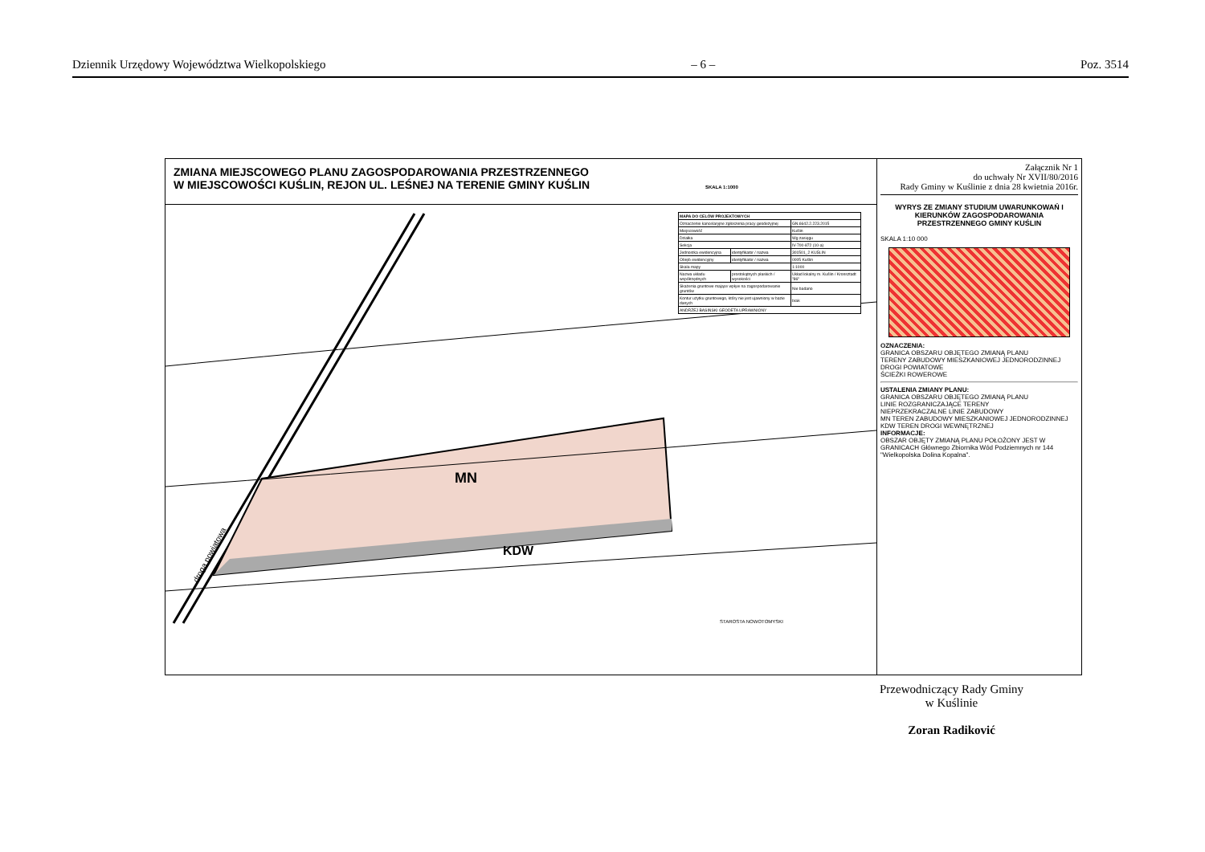Dziennik Urzędowy Województwa Wielkopolskiego – 6 – Poz. 3514
ZMIANA MIEJSCOWEGO PLANU ZAGOSPODAROWANIA PRZESTRZENNEGO
W MIEJSCOWOŚCI KUŚLIN, REJON UL. LEŚNEJ NA TERENIE GMINY KUŚLIN SKALA 1:1000
MN
KDW
droga powiatowa
STAROSTA NOWOTOMYSKI
| MAPA DO CELÓW PROJEKTOWYCH | | |
| Oznaczenie kancelaryjne zgłoszenia pracy geodezyjnej | | GN.6642.2.223.2015 |
| Miejscowość | | Kuślin |
| Działka | | Wg zasięgu |
| Sekcja | | IV-700-872 (10-a) |
| Jednostka ewidencyjna | identyfikator / nazwa | 301501_2 KUŚLIN |
| Obręb ewidencyjny | identyfikator / nazwa | 0005 Kuślin |
| Skala mapy | | 1:1000 |
| Nazwa układu współrzędnych | prostokątnych płaskich / wysokości | Układ lokalny m. Kuślin / Kronsztadt "86" |
| Skażenia gruntowe mające wpływ na zagospodarowanie gruntów | | Nie badano |
| Kontur użytku gruntowego, który nie jest ujawniony w bazie danych | | brak |
| ANDRZEJ BASIŃSKI GEODETA UPRAWNIONY | | |
Załącznik Nr 1
do uchwały Nr XVII/80/2016
Rady Gminy w Kuślinie z dnia 28 kwietnia 2016r.
WYRYS ZE ZMIANY STUDIUM UWARUNKOWAŃ I KIERUNKÓW ZAGOSPODAROWANIA PRZESTRZENNEGO GMINY KUŚLIN
SKALA 1:10 000
OZNACZENIA:
GRANICA OBSZARU OBJĘTEGO ZMIANĄ PLANU
TERENY ZABUDOWY MIESZKANIOWEJ JEDNORODZINNEJ
DROGI POWIATOWE
ŚCIEŻKI ROWEROWE
USTALENIA ZMIANY PLANU:
GRANICA OBSZARU OBJĘTEGO ZMIANĄ PLANU
LINIE ROZGRANICZAJĄCE TERENY
NIEPRZEKRACZALNE LINIE ZABUDOWY
MN TEREN ZABUDOWY MIESZKANIOWEJ JEDNORODZINNEJ
KDW TEREN DROGI WEWNĘTRZNEJ
INFORMACJE:
OBSZAR OBJĘTY ZMIANĄ PLANU POŁOŻONY JEST W GRANICACH Głównego Zbiornika Wód Podziemnych nr 144 "Wielkopolska Dolina Kopalna".
Przewodniczący Rady Gminy
w Kuślinie
Zoran Radiković